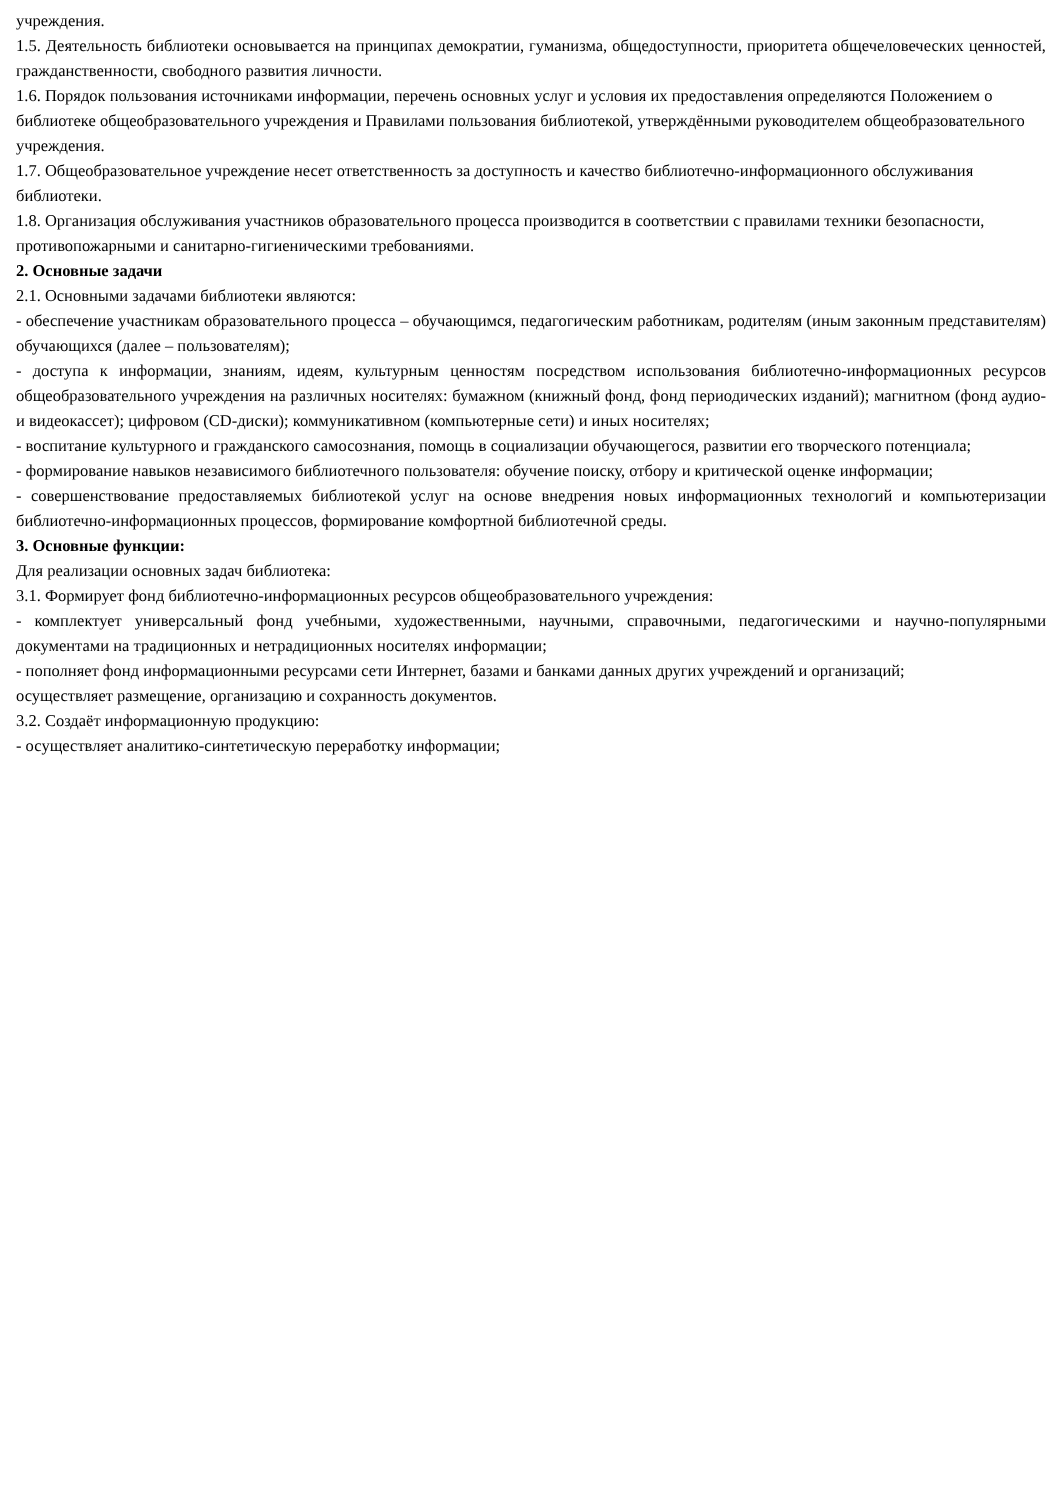учреждения.
1.5. Деятельность библиотеки основывается на принципах демократии, гуманизма, общедоступности, приоритета общечеловеческих ценностей, гражданственности, свободного развития личности.
1.6. Порядок пользования источниками информации, перечень основных услуг и условия их предоставления определяются Положением о библиотеке общеобразовательного учреждения и Правилами пользования библиотекой, утверждёнными руководителем общеобразовательного учреждения.
1.7. Общеобразовательное учреждение несет ответственность за доступность и качество библиотечно-информационного обслуживания библиотеки.
1.8. Организация обслуживания участников образовательного процесса производится в соответствии с правилами техники безопасности, противопожарными и санитарно-гигиеническими требованиями.
2. Основные задачи
2.1. Основными задачами библиотеки являются:
- обеспечение участникам образовательного процесса – обучающимся, педагогическим работникам, родителям (иным законным представителям) обучающихся (далее – пользователям);
- доступа к информации, знаниям, идеям, культурным ценностям посредством использования библиотечно-информационных ресурсов общеобразовательного учреждения на различных носителях: бумажном (книжный фонд, фонд периодических изданий); магнитном (фонд аудио- и видеокассет); цифровом (CD-диски); коммуникативном (компьютерные сети) и иных носителях;
- воспитание культурного и гражданского самосознания, помощь в социализации обучающегося, развитии его творческого потенциала;
- формирование навыков независимого библиотечного пользователя: обучение поиску, отбору и критической оценке информации;
- совершенствование предоставляемых библиотекой услуг на основе внедрения новых информационных технологий и компьютеризации библиотечно-информационных процессов, формирование комфортной библиотечной среды.
3. Основные функции:
Для реализации основных задач библиотека:
3.1. Формирует фонд библиотечно-информационных ресурсов общеобразовательного учреждения:
- комплектует универсальный фонд учебными, художественными, научными, справочными, педагогическими и научно-популярными документами на традиционных и нетрадиционных носителях информации;
- пополняет фонд информационными ресурсами сети Интернет, базами и банками данных других учреждений и организаций;
осуществляет размещение, организацию и сохранность документов.
3.2. Создаёт информационную продукцию:
- осуществляет аналитико-синтетическую переработку информации;